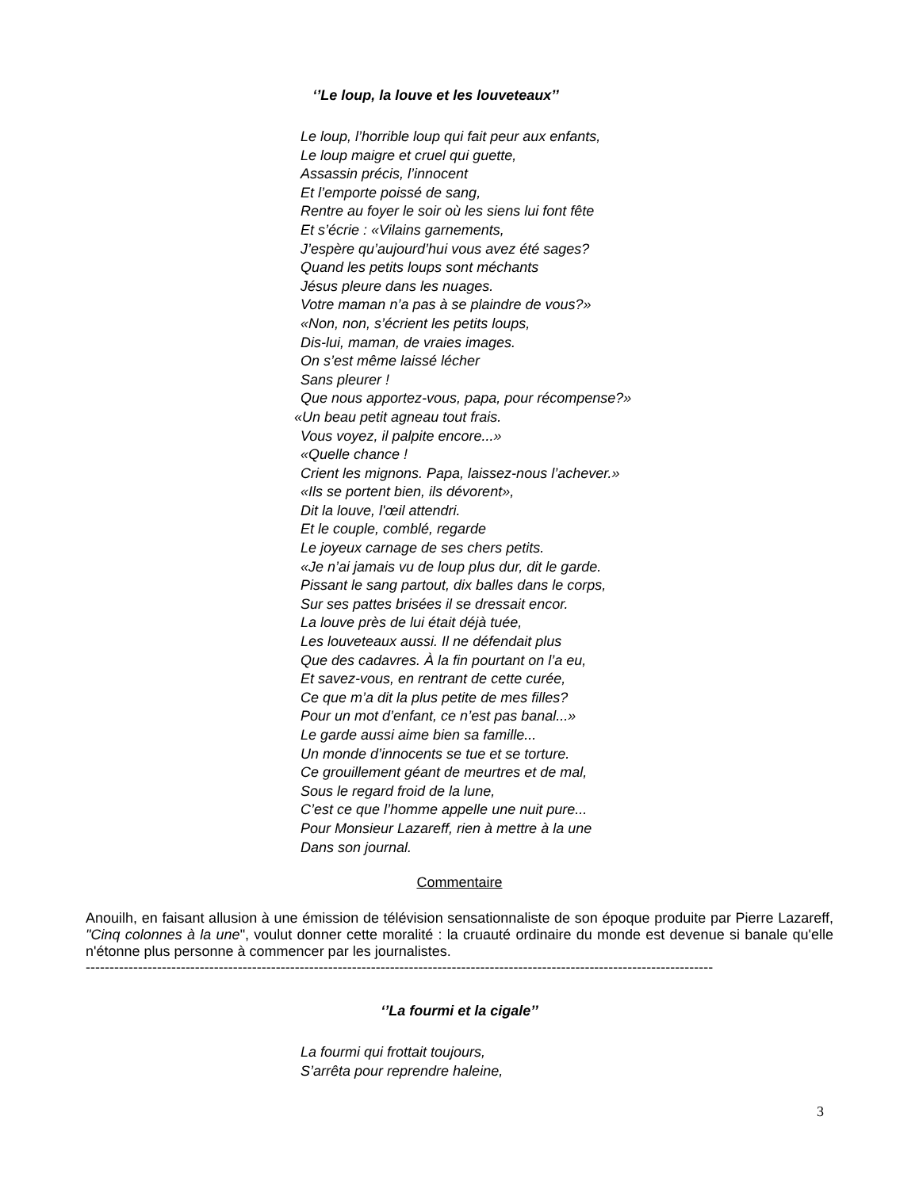‘’Le loup, la louve et les louveteaux’’
Le loup, l’horrible loup qui fait peur aux enfants,
Le loup maigre et cruel qui guette,
Assassin précis, l’innocent
Et l’emporte poissé de sang,
Rentre au foyer le soir où les siens lui font fête
Et s’écrie : «Vilains garnements,
J’espère qu’aujourd’hui vous avez été sages?
Quand les petits loups sont méchants
Jésus pleure dans les nuages.
Votre maman n’a pas à se plaindre de vous?»
«Non, non, s’écrient les petits loups,
Dis-lui, maman, de vraies images.
On s’est même laissé lécher
Sans pleurer !
Que nous apportez-vous, papa, pour récompense?»
«Un beau petit agneau tout frais.
Vous voyez, il palpite encore...»
«Quelle chance !
Crient les mignons. Papa, laissez-nous l’achever.»
«Ils se portent bien, ils dévorent»,
Dit la louve, l'œil attendri.
Et le couple, comblé, regarde
Le joyeux carnage de ses chers petits.
«Je n’ai jamais vu de loup plus dur, dit le garde.
Pissant le sang partout, dix balles dans le corps,
Sur ses pattes brisées il se dressait encor.
La louve près de lui était déjà tuée,
Les louveteaux aussi. Il ne défendait plus
Que des cadavres. À la fin pourtant on l’a eu,
Et savez-vous, en rentrant de cette curée,
Ce que m’a dit la plus petite de mes filles?
Pour un mot d’enfant, ce n’est pas banal...»
Le garde aussi aime bien sa famille...
Un monde d’innocents se tue et se torture.
Ce grouillement géant de meurtres et de mal,
Sous le regard froid de la lune,
C’est ce que l’homme appelle une nuit pure...
Pour Monsieur Lazareff, rien à mettre à la une
Dans son journal.
Commentaire
Anouilh, en faisant allusion à une émission de télévision sensationnaliste de son époque produite par Pierre Lazareff, "Cinq colonnes à la une", voulut donner cette moralité : la cruauté ordinaire du monde est devenue si banale qu'elle n'étonne plus personne à commencer par les journalistes.
------------------------------------------------------------------------------------------------------------------------------------
‘’La fourmi et la cigale’’
La fourmi qui frottait toujours,
S’arrêta pour reprendre haleine,
3